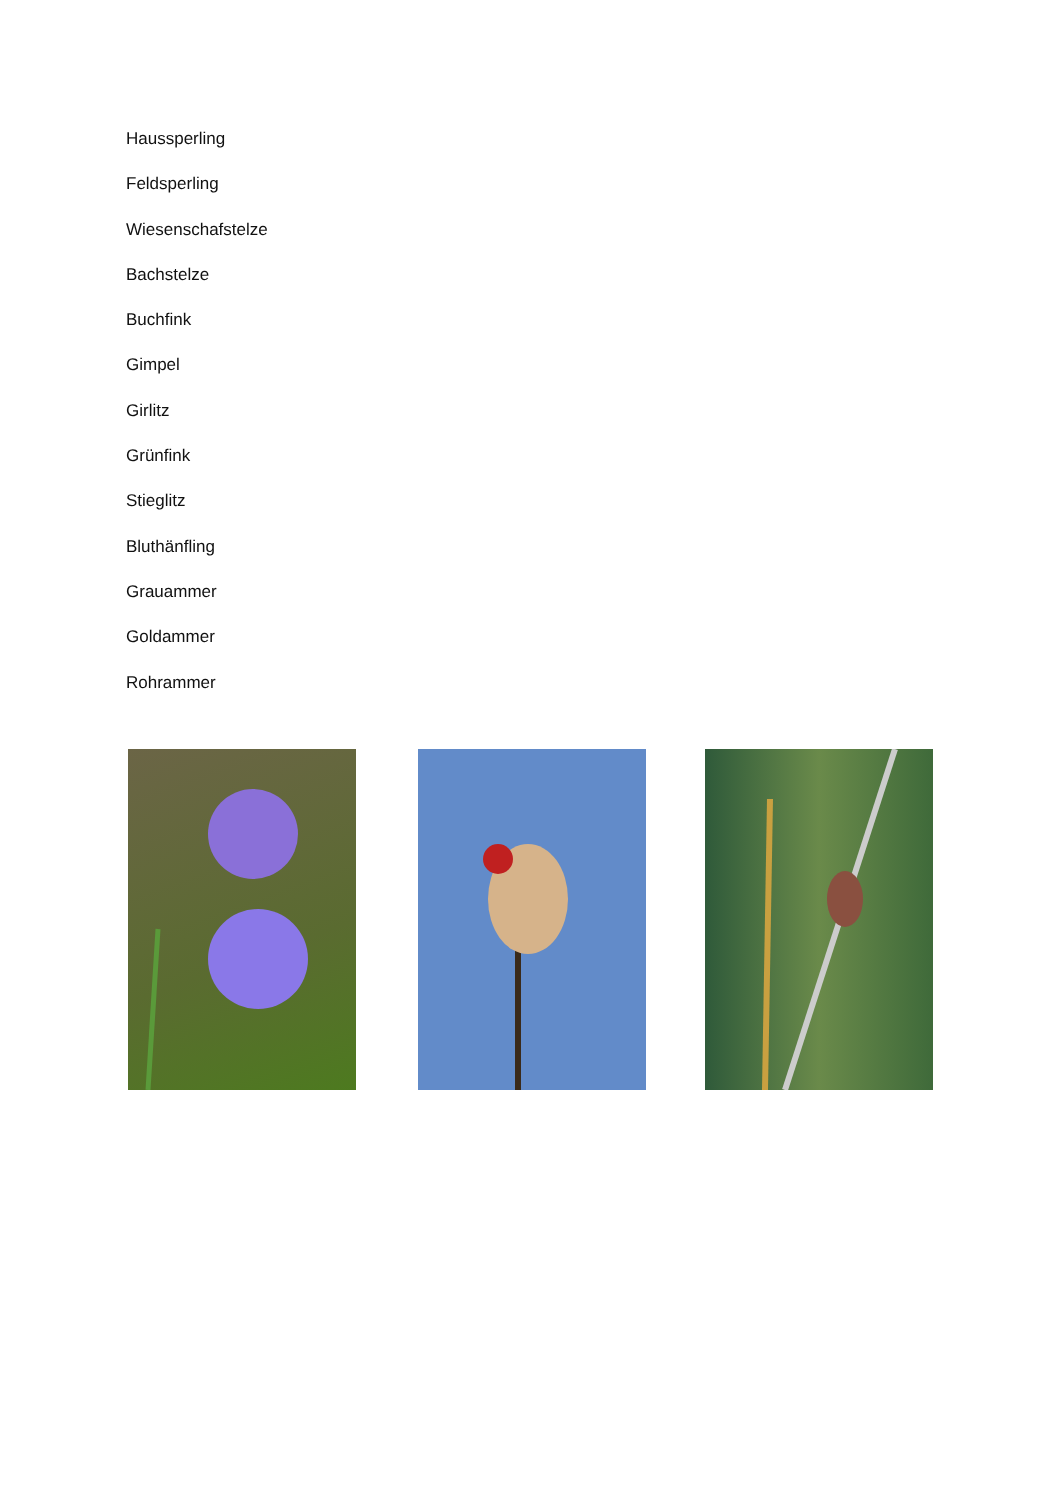Haussperling
Feldsperling
Wiesenschafstelze
Bachstelze
Buchfink
Gimpel
Girlitz
Grünfink
Stieglitz
Bluthänfling
Grauammer
Goldammer
Rohrammer